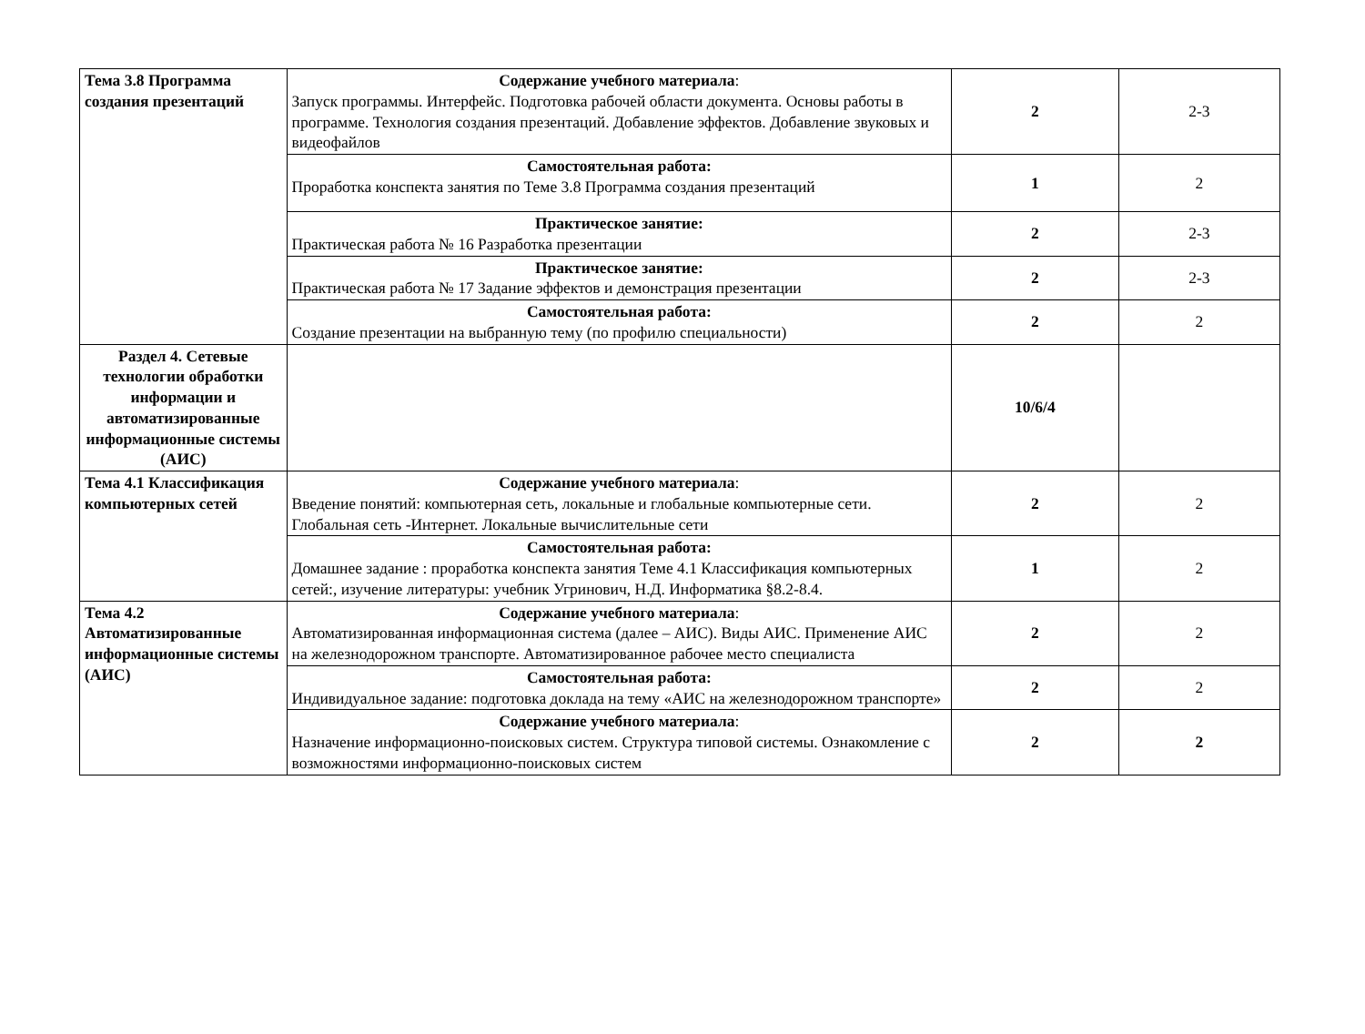| Тема 3.8 Программа создания презентаций | Содержание учебного материала : Запуск программы. Интерфейс. Подготовка рабочей области документа. Основы работы в программе. Технология создания презентаций. Добавление эффектов. Добавление звуковых и видеофайлов | 2 | 2-3 |
| | Самостоятельная работа: Проработка конспекта занятия по Теме 3.8 Программа создания презентаций | 1 | 2 |
| | Практическое занятие: Практическая работа № 16 Разработка презентации | 2 | 2-3 |
| | Практическое занятие: Практическая работа № 17 Задание эффектов и демонстрация презентации | 2 | 2-3 |
| | Самостоятельная работа: Создание презентации на выбранную тему (по профилю специальности) | 2 | 2 |
| Раздел 4. Сетевые технологии обработки информации и автоматизированные информационные системы (АИС) | | 10/6/4 | |
| Тема 4.1 Классификация компьютерных сетей | Содержание учебного материала : Введение понятий: компьютерная сеть, локальные и глобальные компьютерные сети. Глобальная сеть -Интернет. Локальные вычислительные сети | 2 | 2 |
| | Самостоятельная работа: Домашнее задание : проработка конспекта занятия Теме 4.1 Классификация компьютерных сетей:, изучение литературы: учебник Угринович, Н.Д. Информатика §8.2-8.4. | 1 | 2 |
| Тема 4.2 Автоматизированные информационные системы (АИС) | Содержание учебного материала : Автоматизированная информационная система (далее – АИС). Виды АИС. Применение АИС на железнодорожном транспорте. Автоматизированное рабочее место специалиста | 2 | 2 |
| | Самостоятельная работа: Индивидуальное задание: подготовка доклада на тему «АИС на железнодорожном транспорте» | 2 | 2 |
| | Содержание учебного материала : Назначение информационно-поисковых систем. Структура типовой системы. Ознакомление с возможностями информационно-поисковых систем | 2 | 2 |